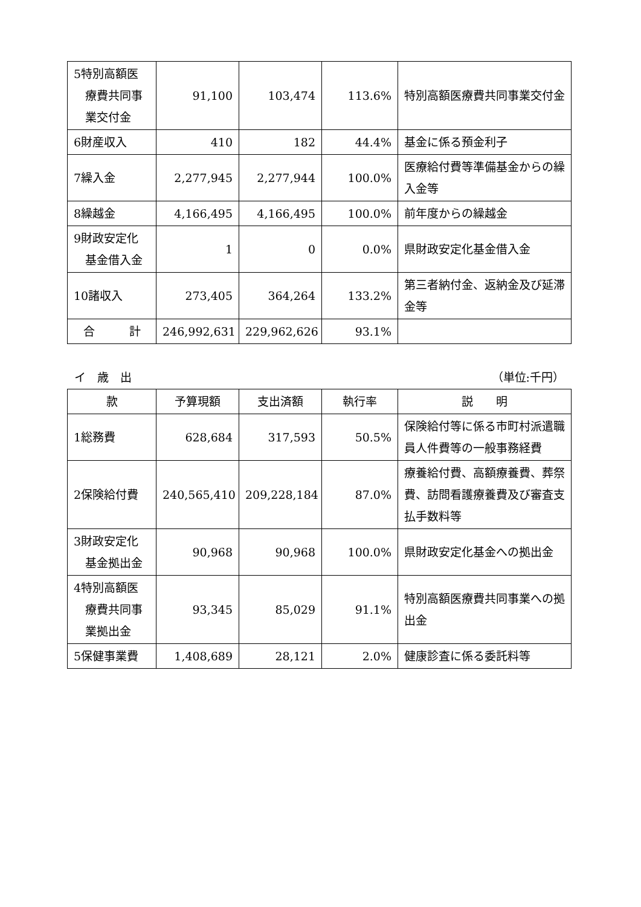| 5特別高額医 療費共同事 業交付金 | 91,100 | 103,474 | 113.6% | 特別高額医療費共同事業交付金 |
| 6財産収入 | 410 | 182 | 44.4% | 基金に係る預金利子 |
| 7繰入金 | 2,277,945 | 2,277,944 | 100.0% | 医療給付費等準備基金からの繰入金等 |
| 8繰越金 | 4,166,495 | 4,166,495 | 100.0% | 前年度からの繰越金 |
| 9財政安定化 基金借入金 | 1 | 0 | 0.0% | 県財政安定化基金借入金 |
| 10諸収入 | 273,405 | 364,264 | 133.2% | 第三者納付金、返納金及び延滞金等 |
| 合 計 | 246,992,631 | 229,962,626 | 93.1% | |
イ　歳　出 （単位:千円）
| 款 | 予算現額 | 支出済額 | 執行率 | 説 明 |
| --- | --- | --- | --- | --- |
| 1総務費 | 628,684 | 317,593 | 50.5% | 保険給付等に係る市町村派遣職員人件費等の一般事務経費 |
| 2保険給付費 | 240,565,410 | 209,228,184 | 87.0% | 療養給付費、高額療養費、葬祭費、訪問看護療養費及び審査支払手数料等 |
| 3財政安定化 基金拠出金 | 90,968 | 90,968 | 100.0% | 県財政安定化基金への拠出金 |
| 4特別高額医 療費共同事 業拠出金 | 93,345 | 85,029 | 91.1% | 特別高額医療費共同事業への拠出金 |
| 5保健事業費 | 1,408,689 | 28,121 | 2.0% | 健康診査に係る委託料等 |